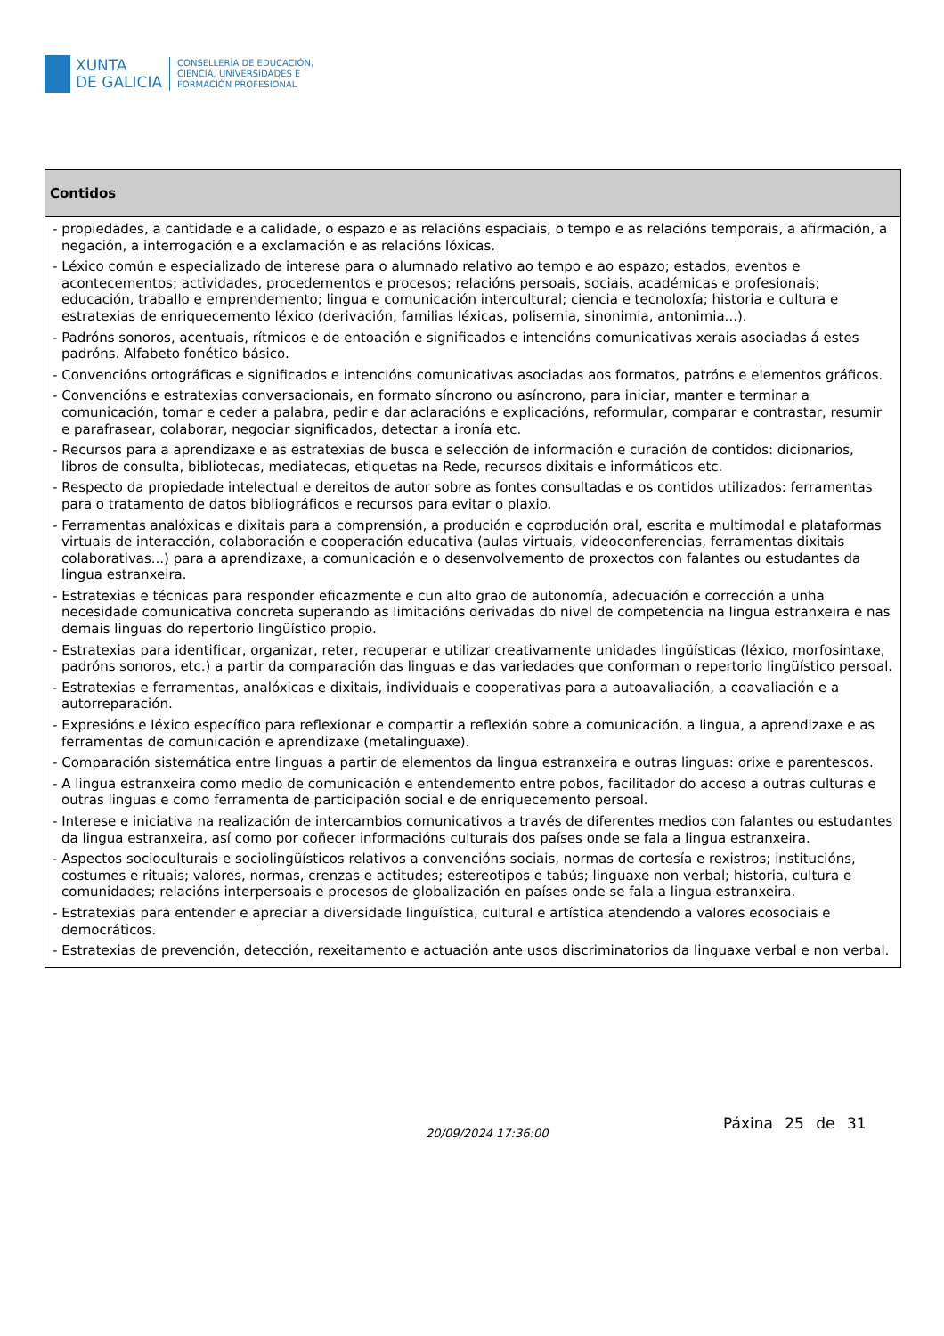XUNTA
DE GALICIA
CONSELLERÍA DE EDUCACIÓN,
CIENCIA, UNIVERSIDADES E
FORMACIÓN PROFESIONAL
| Contidos |
| --- |
| - propiedades, a cantidade e a calidade, o espazo e as relacións espaciais, o tempo e as relacións temporais, a afirmación, a negación, a interrogación e a exclamación e as relacións lóxicas. - Léxico común e especializado de interese para o alumnado relativo ao tempo e ao espazo; estados, eventos e acontecementos; actividades, procedementos e procesos; relacións persoais, sociais, académicas e profesionais; educación, traballo e emprendemento; lingua e comunicación intercultural; ciencia e tecnoloxía; historia e cultura e estratexias de enriquecemento léxico (derivación, familias léxicas, polisemia, sinonimia, antonimia...). - Padróns sonoros, acentuais, rítmicos e de entoación e significados e intencións comunicativas xerais asociadas á estes padróns. Alfabeto fonético básico. - Convencións ortográficas e significados e intencións comunicativas asociadas aos formatos, patróns e elementos gráficos. - Convencións e estratexias conversacionais, en formato síncrono ou asíncrono, para iniciar, manter e terminar a comunicación, tomar e ceder a palabra, pedir e dar aclaracións e explicacións, reformular, comparar e contrastar, resumir e parafrasear, colaborar, negociar significados, detectar a ironía etc. - Recursos para a aprendizaxe e as estratexias de busca e selección de información e curación de contidos: dicionarios, libros de consulta, bibliotecas, mediatecas, etiquetas na Rede, recursos dixitais e informáticos etc. - Respecto da propiedade intelectual e dereitos de autor sobre as fontes consultadas e os contidos utilizados: ferramentas para o tratamento de datos bibliográficos e recursos para evitar o plaxio. - Ferramentas analóxicas e dixitais para a comprensión, a produción e coprodución oral, escrita e multimodal e plataformas virtuais de interacción, colaboración e cooperación educativa (aulas virtuais, videoconferencias, ferramentas dixitais colaborativas...) para a aprendizaxe, a comunicación e o desenvolvemento de proxectos con falantes ou estudantes da lingua estranxeira. - Estratexias e técnicas para responder eficazmente e cun alto grao de autonomía, adecuación e corrección a unha necesidade comunicativa concreta superando as limitacións derivadas do nivel de competencia na lingua estranxeira e nas demais linguas do repertorio lingüístico propio. - Estratexias para identificar, organizar, reter, recuperar e utilizar creativamente unidades lingüísticas (léxico, morfosintaxe, padróns sonoros, etc.) a partir da comparación das linguas e das variedades que conforman o repertorio lingüístico persoal. - Estratexias e ferramentas, analóxicas e dixitais, individuais e cooperativas para a autoavaliación, a coavaliación e a autorreparación. - Expresións e léxico específico para reflexionar e compartir a reflexión sobre a comunicación, a lingua, a aprendizaxe e as ferramentas de comunicación e aprendizaxe (metalinguaxe). - Comparación sistemática entre linguas a partir de elementos da lingua estranxeira e outras linguas: orixe e parentescos. - A lingua estranxeira como medio de comunicación e entendemento entre pobos, facilitador do acceso a outras culturas e outras linguas e como ferramenta de participación social e de enriquecemento persoal. - Interese e iniciativa na realización de intercambios comunicativos a través de diferentes medios con falantes ou estudantes da lingua estranxeira, así como por coñecer informacións culturais dos países onde se fala a lingua estranxeira. - Aspectos socioculturais e sociolingüísticos relativos a convencións sociais, normas de cortesía e rexistros; institucións, costumes e rituais; valores, normas, crenzas e actitudes; estereotipos e tabús; linguaxe non verbal; historia, cultura e comunidades; relacións interpersoais e procesos de globalización en países onde se fala a lingua estranxeira. - Estratexias para entender e apreciar a diversidade lingüística, cultural e artística atendendo a valores ecosociais e democráticos. - Estratexias de prevención, detección, rexeitamento e actuación ante usos discriminatorios da linguaxe verbal e non verbal. |
20/09/2024 17:36:00
Páxina 25 de 31